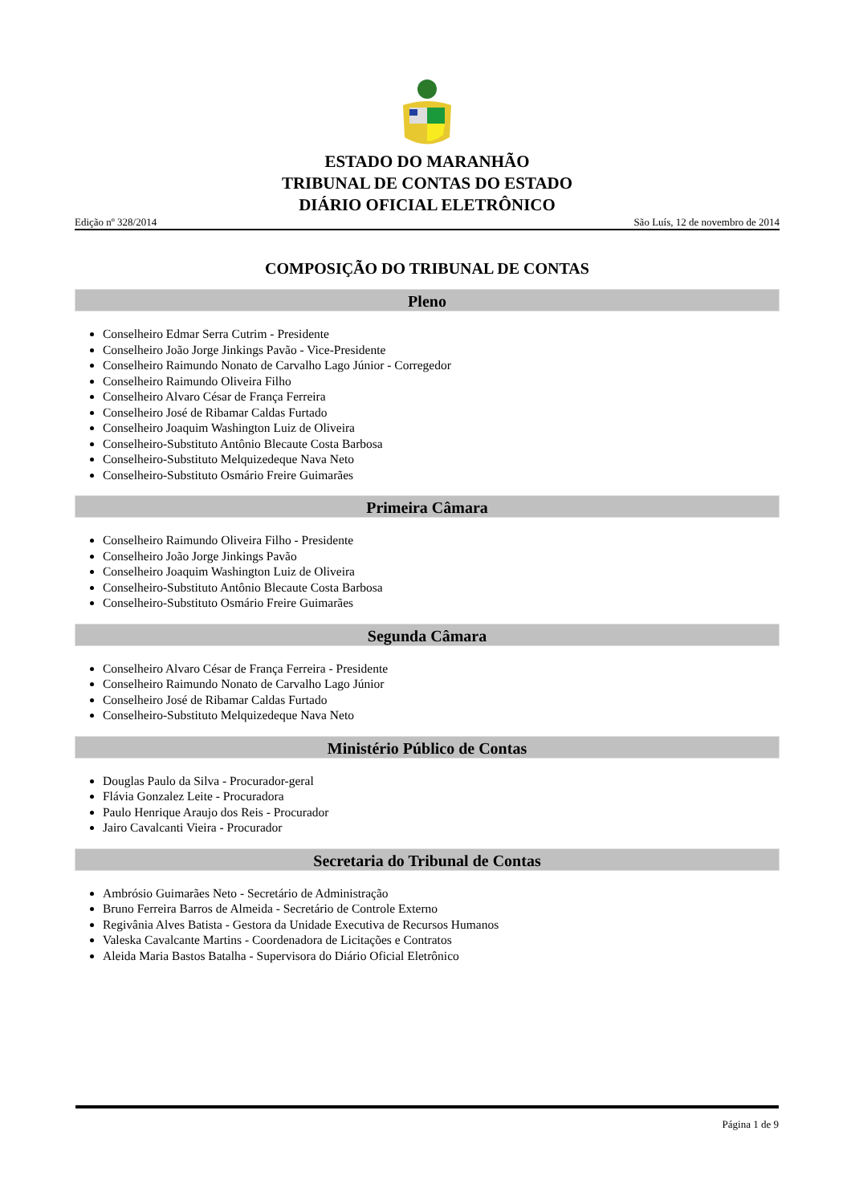ESTADO DO MARANHÃO
TRIBUNAL DE CONTAS DO ESTADO
DIÁRIO OFICIAL ELETRÔNICO
Edição nº 328/2014 São Luís, 12 de novembro de 2014
COMPOSIÇÃO DO TRIBUNAL DE CONTAS
Pleno
Conselheiro Edmar Serra Cutrim - Presidente
Conselheiro João Jorge Jinkings Pavão - Vice-Presidente
Conselheiro Raimundo Nonato de Carvalho Lago Júnior - Corregedor
Conselheiro Raimundo Oliveira Filho
Conselheiro Alvaro César de França Ferreira
Conselheiro José de Ribamar Caldas Furtado
Conselheiro Joaquim Washington Luiz de Oliveira
Conselheiro-Substituto Antônio Blecaute Costa Barbosa
Conselheiro-Substituto Melquizedeque Nava Neto
Conselheiro-Substituto Osmário Freire Guimarães
Primeira Câmara
Conselheiro Raimundo Oliveira Filho - Presidente
Conselheiro João Jorge Jinkings Pavão
Conselheiro Joaquim Washington Luiz de Oliveira
Conselheiro-Substituto Antônio Blecaute Costa Barbosa
Conselheiro-Substituto Osmário Freire Guimarães
Segunda Câmara
Conselheiro Alvaro César de França Ferreira - Presidente
Conselheiro Raimundo Nonato de Carvalho Lago Júnior
Conselheiro José de Ribamar Caldas Furtado
Conselheiro-Substituto Melquizedeque Nava Neto
Ministério Público de Contas
Douglas Paulo da Silva - Procurador-geral
Flávia Gonzalez Leite - Procuradora
Paulo Henrique Araujo dos Reis - Procurador
Jairo Cavalcanti Vieira - Procurador
Secretaria do Tribunal de Contas
Ambrósio Guimarães Neto - Secretário de Administração
Bruno Ferreira Barros de Almeida - Secretário de Controle Externo
Regivânia Alves Batista - Gestora da Unidade Executiva de Recursos Humanos
Valeska Cavalcante Martins - Coordenadora de Licitações e Contratos
Aleida Maria Bastos Batalha - Supervisora do Diário Oficial Eletrônico
Página 1 de 9